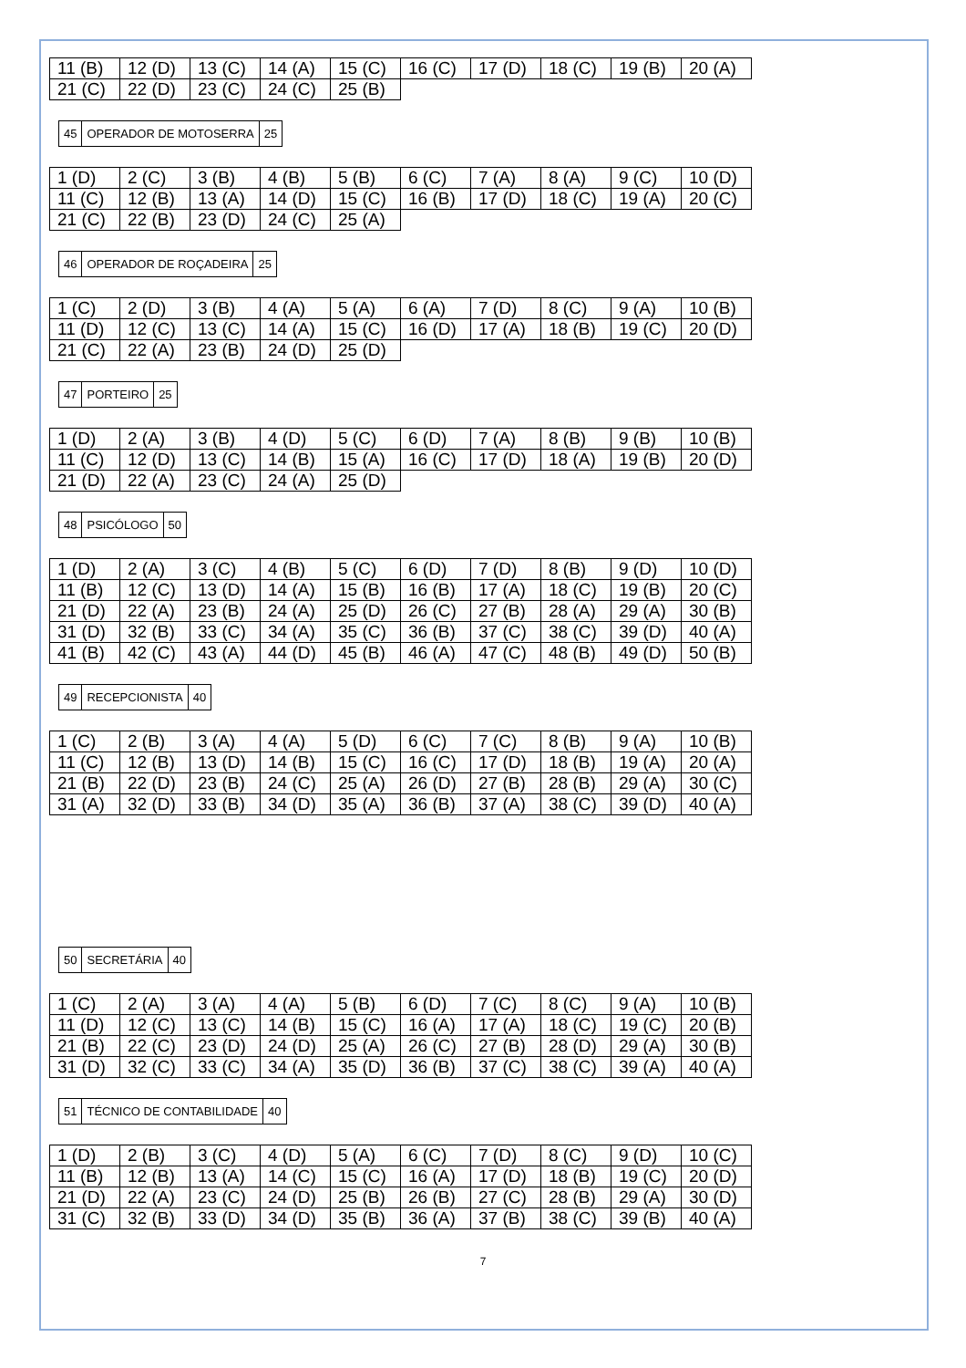| 11 (B) | 12 (D) | 13 (C) | 14 (A) | 15 (C) | 16 (C) | 17 (D) | 18 (C) | 19 (B) | 20 (A) |
| 21 (C) | 22 (D) | 23 (C) | 24 (C) | 25 (B) | | | | | |
| 45 | OPERADOR DE MOTOSERRA | 25 |
| 1 (D) | 2 (C) | 3 (B) | 4 (B) | 5 (B) | 6 (C) | 7 (A) | 8 (A) | 9 (C) | 10 (D) |
| 11 (C) | 12 (B) | 13 (A) | 14 (D) | 15 (C) | 16 (B) | 17 (D) | 18 (C) | 19 (A) | 20 (C) |
| 21 (C) | 22 (B) | 23 (D) | 24 (C) | 25 (A) | | | | | |
| 46 | OPERADOR DE ROÇADEIRA | 25 |
| 1 (C) | 2 (D) | 3 (B) | 4 (A) | 5 (A) | 6 (A) | 7 (D) | 8 (C) | 9 (A) | 10 (B) |
| 11 (D) | 12 (C) | 13 (C) | 14 (A) | 15 (C) | 16 (D) | 17 (A) | 18 (B) | 19 (C) | 20 (D) |
| 21 (C) | 22 (A) | 23 (B) | 24 (D) | 25 (D) | | | | | |
| 47 | PORTEIRO | 25 |
| 1 (D) | 2 (A) | 3 (B) | 4 (D) | 5 (C) | 6 (D) | 7 (A) | 8 (B) | 9 (B) | 10 (B) |
| 11 (C) | 12 (D) | 13 (C) | 14 (B) | 15 (A) | 16 (C) | 17 (D) | 18 (A) | 19 (B) | 20 (D) |
| 21 (D) | 22 (A) | 23 (C) | 24 (A) | 25 (D) | | | | | |
| 48 | PSICÓLOGO | 50 |
| 1 (D) | 2 (A) | 3 (C) | 4 (B) | 5 (C) | 6 (D) | 7 (D) | 8 (B) | 9 (D) | 10 (D) |
| 11 (B) | 12 (C) | 13 (D) | 14 (A) | 15 (B) | 16 (B) | 17 (A) | 18 (C) | 19 (B) | 20 (C) |
| 21 (D) | 22 (A) | 23 (B) | 24 (A) | 25 (D) | 26 (C) | 27 (B) | 28 (A) | 29 (A) | 30 (B) |
| 31 (D) | 32 (B) | 33 (C) | 34 (A) | 35 (C) | 36 (B) | 37 (C) | 38 (C) | 39 (D) | 40 (A) |
| 41 (B) | 42 (C) | 43 (A) | 44 (D) | 45 (B) | 46 (A) | 47 (C) | 48 (B) | 49 (D) | 50 (B) |
| 49 | RECEPCIONISTA | 40 |
| 1 (C) | 2 (B) | 3 (A) | 4 (A) | 5 (D) | 6 (C) | 7 (C) | 8 (B) | 9 (A) | 10 (B) |
| 11 (C) | 12 (B) | 13 (D) | 14 (B) | 15 (C) | 16 (C) | 17 (D) | 18 (B) | 19 (A) | 20 (A) |
| 21 (B) | 22 (D) | 23 (B) | 24 (C) | 25 (A) | 26 (D) | 27 (B) | 28 (B) | 29 (A) | 30 (C) |
| 31 (A) | 32 (D) | 33 (B) | 34 (D) | 35 (A) | 36 (B) | 37 (A) | 38 (C) | 39 (D) | 40 (A) |
| 50 | SECRETÁRIA | 40 |
| 1 (C) | 2 (A) | 3 (A) | 4 (A) | 5 (B) | 6 (D) | 7 (C) | 8 (C) | 9 (A) | 10 (B) |
| 11 (D) | 12 (C) | 13 (C) | 14 (B) | 15 (C) | 16 (A) | 17 (A) | 18 (C) | 19 (C) | 20 (B) |
| 21 (B) | 22 (C) | 23 (D) | 24 (D) | 25 (A) | 26 (C) | 27 (B) | 28 (D) | 29 (A) | 30 (B) |
| 31 (D) | 32 (C) | 33 (C) | 34 (A) | 35 (D) | 36 (B) | 37 (C) | 38 (C) | 39 (A) | 40 (A) |
| 51 | TÉCNICO DE CONTABILIDADE | 40 |
| 1 (D) | 2 (B) | 3 (C) | 4 (D) | 5 (A) | 6 (C) | 7 (D) | 8 (C) | 9 (D) | 10 (C) |
| 11 (B) | 12 (B) | 13 (A) | 14 (C) | 15 (C) | 16 (A) | 17 (D) | 18 (B) | 19 (C) | 20 (D) |
| 21 (D) | 22 (A) | 23 (C) | 24 (D) | 25 (B) | 26 (B) | 27 (C) | 28 (B) | 29 (A) | 30 (D) |
| 31 (C) | 32 (B) | 33 (D) | 34 (D) | 35 (B) | 36 (A) | 37 (B) | 38 (C) | 39 (B) | 40 (A) |
7